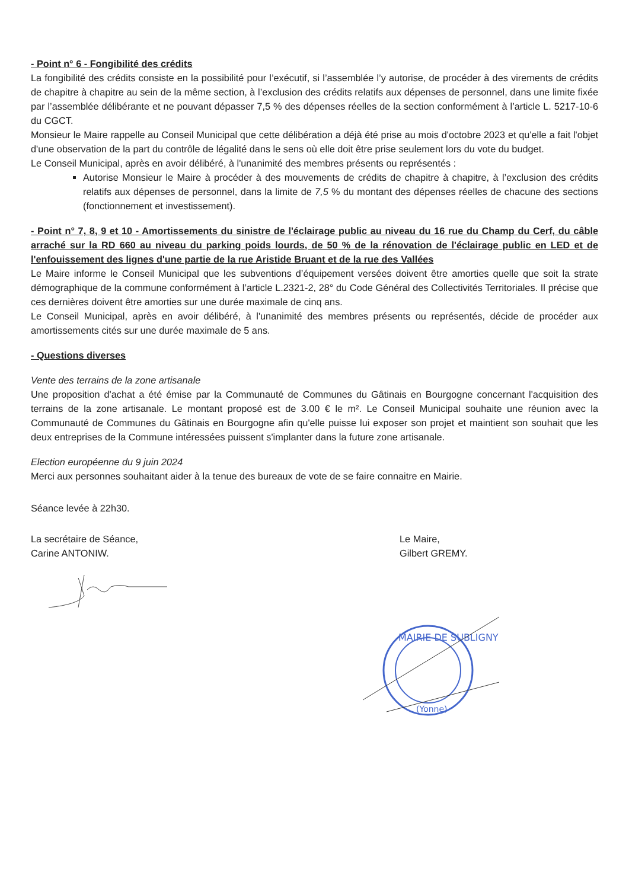- Point n° 6 - Fongibilité des crédits
La fongibilité des crédits consiste en la possibilité pour l’exécutif, si l’assemblée l’y autorise, de procéder à des virements de crédits de chapitre à chapitre au sein de la même section, à l’exclusion des crédits relatifs aux dépenses de personnel, dans une limite fixée par l’assemblée délibérante et ne pouvant dépasser 7,5 % des dépenses réelles de la section conformément à l’article L. 5217-10-6 du CGCT.
Monsieur le Maire rappelle au Conseil Municipal que cette délibération a déjà été prise au mois d'octobre 2023 et qu'elle a fait l'objet d'une observation de la part du contrôle de légalité dans le sens où elle doit être prise seulement lors du vote du budget.
Le Conseil Municipal, après en avoir délibéré, à l'unanimité des membres présents ou représentés :
Autorise Monsieur le Maire à procéder à des mouvements de crédits de chapitre à chapitre, à l’exclusion des crédits relatifs aux dépenses de personnel, dans la limite de 7,5 % du montant des dépenses réelles de chacune des sections (fonctionnement et investissement).
- Point n° 7, 8, 9 et 10 - Amortissements du sinistre de l'éclairage public au niveau du 16 rue du Champ du Cerf, du câble arraché sur la RD 660 au niveau du parking poids lourds, de 50 % de la rénovation de l'éclairage public en LED et de l'enfouissement des lignes d'une partie de la rue Aristide Bruant et de la rue des Vallées
Le Maire informe le Conseil Municipal que les subventions d’équipement versées doivent être amorties quelle que soit la strate démographique de la commune conformément à l’article L.2321-2, 28° du Code Général des Collectivités Territoriales. Il précise que ces dernières doivent être amorties sur une durée maximale de cinq ans.
Le Conseil Municipal, après en avoir délibéré, à l'unanimité des membres présents ou représentés, décide de procéder aux amortissements cités sur une durée maximale de 5 ans.
- Questions diverses
Vente des terrains de la zone artisanale
Une proposition d'achat a été émise par la Communauté de Communes du Gâtinais en Bourgogne concernant l'acquisition des terrains de la zone artisanale. Le montant proposé est de 3.00 € le m². Le Conseil Municipal souhaite une réunion avec la Communauté de Communes du Gâtinais en Bourgogne afin qu'elle puisse lui exposer son projet et maintient son souhait que les deux entreprises de la Commune intéressées puissent s'implanter dans la future zone artisanale.
Election européenne du 9 juin 2024
Merci aux personnes souhaitant aider à la tenue des bureaux de vote de se faire connaitre en Mairie.
Séance levée à 22h30.
La secrétaire de Séance,
Carine ANTONIW.
Le Maire,
Gilbert GREMY.
MAIRIE DE SUBLIGNY
(Yonne)